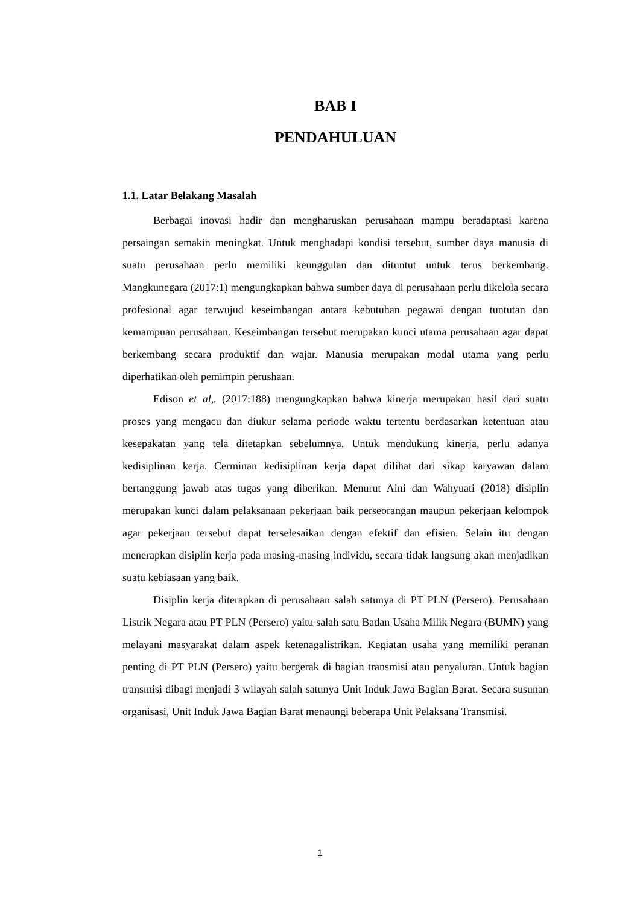BAB I
PENDAHULUAN
1.1. Latar Belakang Masalah
Berbagai inovasi hadir dan mengharuskan perusahaan mampu beradaptasi karena persaingan semakin meningkat. Untuk menghadapi kondisi tersebut, sumber daya manusia di suatu perusahaan perlu memiliki keunggulan dan dituntut untuk terus berkembang. Mangkunegara (2017:1) mengungkapkan bahwa sumber daya di perusahaan perlu dikelola secara profesional agar terwujud keseimbangan antara kebutuhan pegawai dengan tuntutan dan kemampuan perusahaan. Keseimbangan tersebut merupakan kunci utama perusahaan agar dapat berkembang secara produktif dan wajar. Manusia merupakan modal utama yang perlu diperhatikan oleh pemimpin perushaan.
Edison et al,. (2017:188) mengungkapkan bahwa kinerja merupakan hasil dari suatu proses yang mengacu dan diukur selama periode waktu tertentu berdasarkan ketentuan atau kesepakatan yang tela ditetapkan sebelumnya. Untuk mendukung kinerja, perlu adanya kedisiplinan kerja. Cerminan kedisiplinan kerja dapat dilihat dari sikap karyawan dalam bertanggung jawab atas tugas yang diberikan. Menurut Aini dan Wahyuati (2018) disiplin merupakan kunci dalam pelaksanaan pekerjaan baik perseorangan maupun pekerjaan kelompok agar pekerjaan tersebut dapat terselesaikan dengan efektif dan efisien. Selain itu dengan menerapkan disiplin kerja pada masing-masing individu, secara tidak langsung akan menjadikan suatu kebiasaan yang baik.
Disiplin kerja diterapkan di perusahaan salah satunya di PT PLN (Persero). Perusahaan Listrik Negara atau PT PLN (Persero) yaitu salah satu Badan Usaha Milik Negara (BUMN) yang melayani masyarakat dalam aspek ketenagalistrikan. Kegiatan usaha yang memiliki peranan penting di PT PLN (Persero) yaitu bergerak di bagian transmisi atau penyaluran. Untuk bagian transmisi dibagi menjadi 3 wilayah salah satunya Unit Induk Jawa Bagian Barat. Secara susunan organisasi, Unit Induk Jawa Bagian Barat menaungi beberapa Unit Pelaksana Transmisi.
1